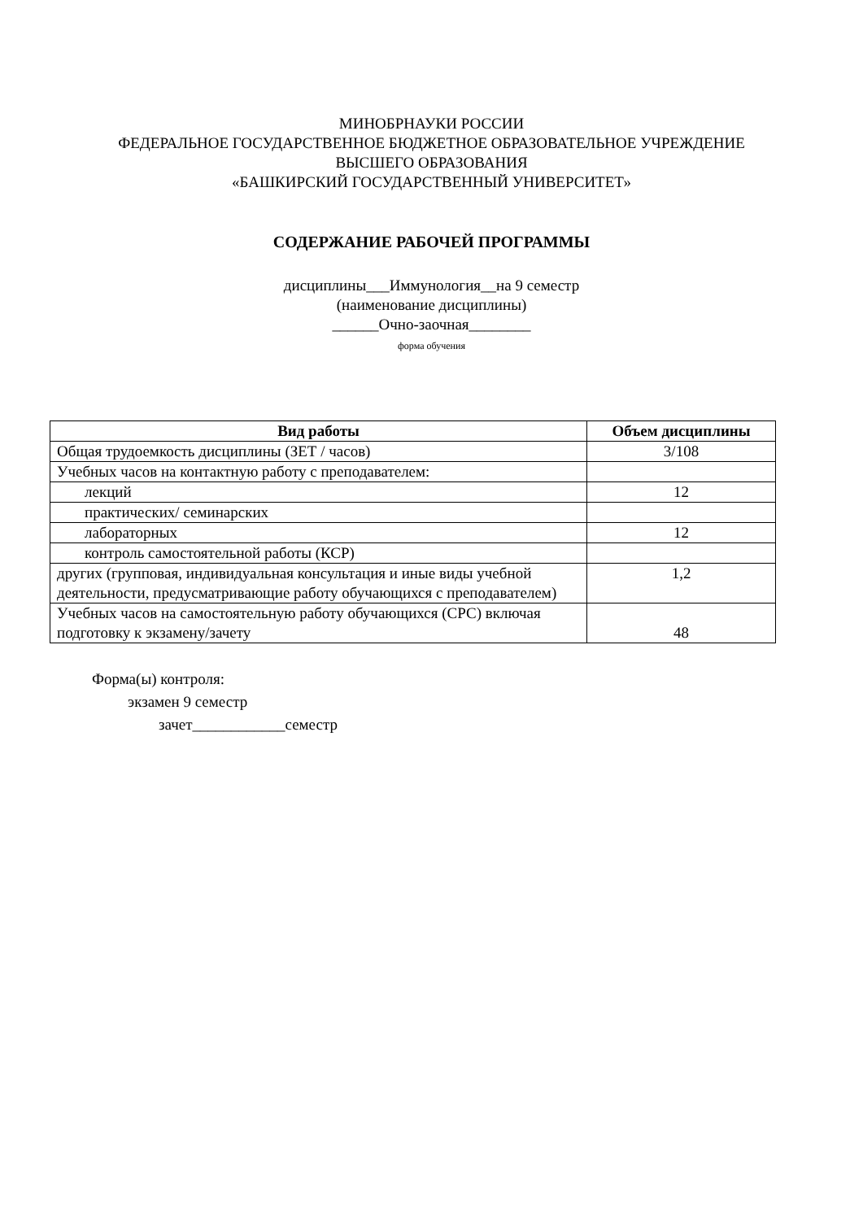МИНОБРНАУКИ РОССИИ
ФЕДЕРАЛЬНОЕ ГОСУДАРСТВЕННОЕ БЮДЖЕТНОЕ ОБРАЗОВАТЕЛЬНОЕ УЧРЕЖДЕНИЕ
ВЫСШЕГО ОБРАЗОВАНИЯ
«БАШКИРСКИЙ ГОСУДАРСТВЕННЫЙ УНИВЕРСИТЕТ»
СОДЕРЖАНИЕ РАБОЧЕЙ ПРОГРАММЫ
дисциплины___Иммунология__на 9 семестр
(наименование дисциплины)
______Очно-заочная________
форма обучения
| Вид работы | Объем дисциплины |
| --- | --- |
| Общая трудоемкость дисциплины (ЗЕТ / часов) | 3/108 |
| Учебных часов на контактную работу с преподавателем: | |
| лекций | 12 |
| практических/ семинарских | |
| лабораторных | 12 |
| контроль самостоятельной работы (КСР) | |
| других (групповая, индивидуальная консультация и иные виды учебной деятельности, предусматривающие работу обучающихся с преподавателем) | 1,2 |
| Учебных часов на самостоятельную работу обучающихся (СРС) включая подготовку к экзамену/зачету | 48 |
Форма(ы) контроля:
экзамен 9 семестр
зачет____________семестр